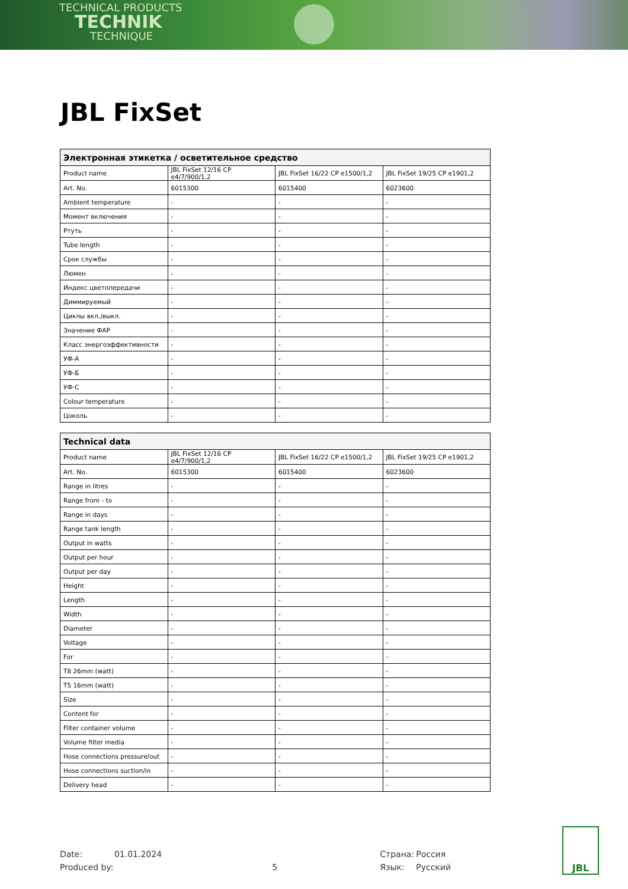TECHNICAL PRODUCTS
TECHNIK
TECHNIQUE
JBL FixSet
| Электронная этикетка / осветительное средство | | | |
| --- | --- | --- | --- |
| Product name | JBL FixSet 12/16 CP e4/7/900/1,2 | JBL FixSet 16/22 CP e1500/1,2 | JBL FixSet 19/25 CP e1901,2 |
| Art. No. | 6015300 | 6015400 | 6023600 |
| Ambient temperature | - | - | - |
| Момент включения | - | - | - |
| Ртуть | - | - | - |
| Tube length | - | - | - |
| Срок службы | - | - | - |
| Люмен | - | - | - |
| Индекс цветопередачи | - | - | - |
| Диммируемый | - | - | - |
| Циклы вкл./выкл. | - | - | - |
| Значение ФАР | - | - | - |
| Класс энергоэффективности | - | - | - |
| УФ-А | - | - | - |
| УФ-Б | - | - | - |
| УФ-С | - | - | - |
| Colour temperature | - | - | - |
| Цоколь | - | - | - |
| Technical data | | | |
| --- | --- | --- | --- |
| Product name | JBL FixSet 12/16 CP e4/7/900/1,2 | JBL FixSet 16/22 CP e1500/1,2 | JBL FixSet 19/25 CP e1901,2 |
| Art. No. | 6015300 | 6015400 | 6023600 |
| Range in litres | - | - | - |
| Range from - to | - | - | - |
| Range in days | - | - | - |
| Range tank length | - | - | - |
| Output in watts | - | - | - |
| Output per hour | - | - | - |
| Output per day | - | - | - |
| Height | - | - | - |
| Length | - | - | - |
| Width | - | - | - |
| Diameter | - | - | - |
| Voltage | - | - | - |
| For | - | - | - |
| T8 26mm (watt) | - | - | - |
| T5 16mm (watt) | - | - | - |
| Size | - | - | - |
| Content for | - | - | - |
| Filter container volume | - | - | - |
| Volume filter media | - | - | - |
| Hose connections pressure/out | - | - | - |
| Hose connections suction/in | - | - | - |
| Delivery head | - | - | - |
Date:
Produced by:
01.01.2024
5 Страна:
Язык:
Россия
Русский
JBL